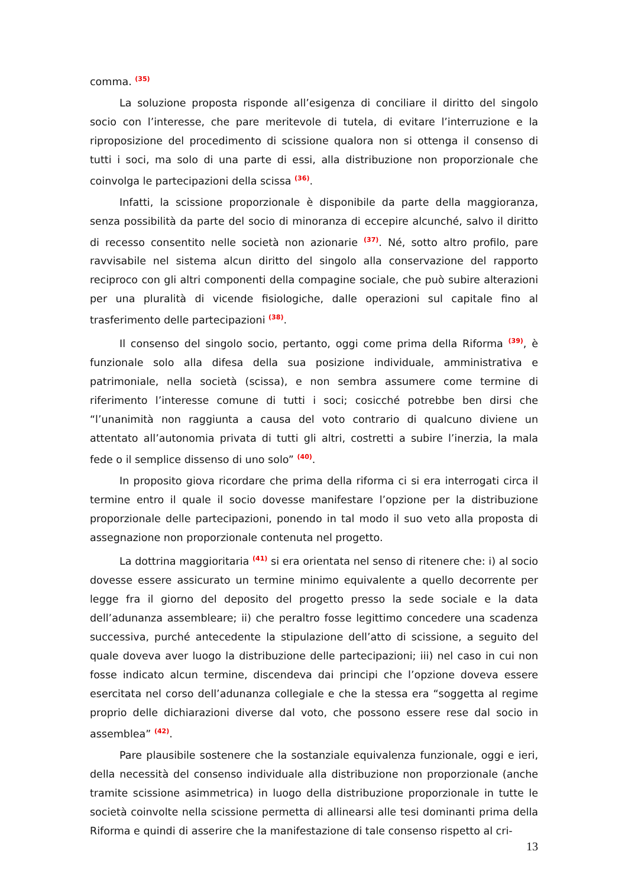comma. <sup>(35)</sup>
La soluzione proposta risponde all’esigenza di conciliare il diritto del singolo socio con l’interesse, che pare meritevole di tutela, di evitare l’interruzione e la riproposizione del procedimento di scissione qualora non si ottenga il consenso di tutti i soci, ma solo di una parte di essi, alla distribuzione non proporzionale che coinvolga le partecipazioni della scissa <sup>(36)</sup>.
Infatti, la scissione proporzionale è disponibile da parte della maggioranza, senza possibilità da parte del socio di minoranza di eccepire alcunché, salvo il diritto di recesso consentito nelle società non azionarie <sup>(37)</sup>. Né, sotto altro profilo, pare ravvisabile nel sistema alcun diritto del singolo alla conservazione del rapporto reciproco con gli altri componenti della compagine sociale, che può subire alterazioni per una pluralità di vicende fisiologiche, dalle operazioni sul capitale fino al trasferimento delle partecipazioni <sup>(38)</sup>.
Il consenso del singolo socio, pertanto, oggi come prima della Riforma <sup>(39)</sup>, è funzionale solo alla difesa della sua posizione individuale, amministrativa e patrimoniale, nella società (scissa), e non sembra assumere come termine di riferimento l’interesse comune di tutti i soci; cosicché potrebbe ben dirsi che “l’unanimità non raggiunta a causa del voto contrario di qualcuno diviene un attentato all’autonomia privata di tutti gli altri, costretti a subire l’inerzia, la mala fede o il semplice dissenso di uno solo” <sup>(40)</sup>.
In proposito giova ricordare che prima della riforma ci si era interrogati circa il termine entro il quale il socio dovesse manifestare l’opzione per la distribuzione proporzionale delle partecipazioni, ponendo in tal modo il suo veto alla proposta di assegnazione non proporzionale contenuta nel progetto.
La dottrina maggioritaria <sup>(41)</sup> si era orientata nel senso di ritenere che: i) al socio dovesse essere assicurato un termine minimo equivalente a quello decorrente per legge fra il giorno del deposito del progetto presso la sede sociale e la data dell’adunanza assembleare; ii) che peraltro fosse legittimo concedere una scadenza successiva, purché antecedente la stipulazione dell’atto di scissione, a seguito del quale doveva aver luogo la distribuzione delle partecipazioni; iii) nel caso in cui non fosse indicato alcun termine, discendeva dai principi che l’opzione doveva essere esercitata nel corso dell’adunanza collegiale e che la stessa era “soggetta al regime proprio delle dichiarazioni diverse dal voto, che possono essere rese dal socio in assemblea” <sup>(42)</sup>.
Pare plausibile sostenere che la sostanziale equivalenza funzionale, oggi e ieri, della necessità del consenso individuale alla distribuzione non proporzionale (anche tramite scissione asimmetrica) in luogo della distribuzione proporzionale in tutte le società coinvolte nella scissione permetta di allinearsi alle tesi dominanti prima della Riforma e quindi di asserire che la manifestazione di tale consenso rispetto al cri-
13